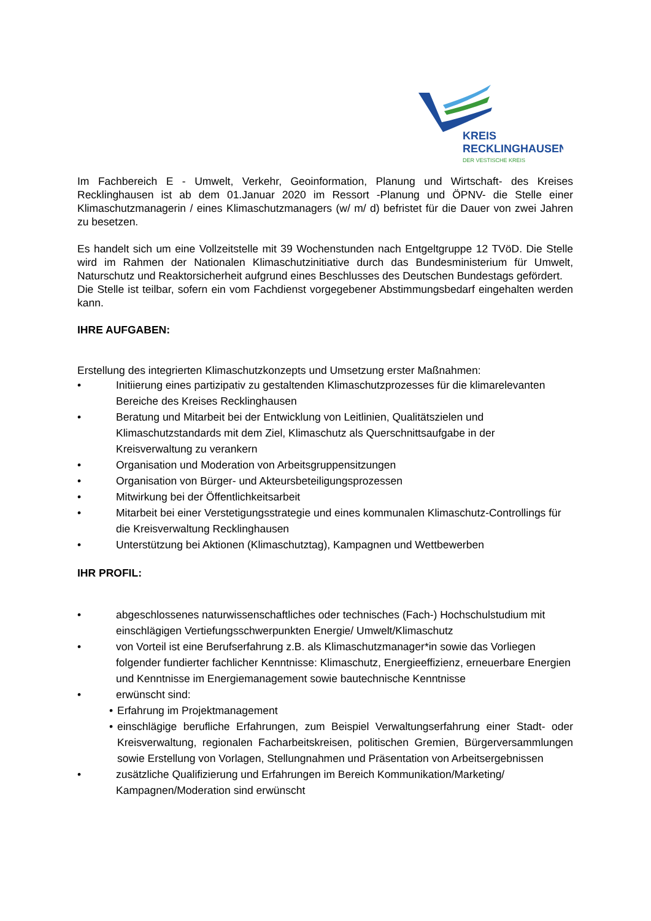KREIS
RECKLINGHAUSEN
DER VESTISCHE KREIS
Im Fachbereich E - Umwelt, Verkehr, Geoinformation, Planung und Wirtschaft- des Kreises Recklinghausen ist ab dem 01.Januar 2020 im Ressort -Planung und ÖPNV- die Stelle einer Klimaschutzmanagerin / eines Klimaschutzmanagers (w/ m/ d) befristet für die Dauer von zwei Jahren zu besetzen.
Es handelt sich um eine Vollzeitstelle mit 39 Wochenstunden nach Entgeltgruppe 12 TVöD. Die Stelle wird im Rahmen der Nationalen Klimaschutzinitiative durch das Bundesministerium für Umwelt, Naturschutz und Reaktorsicherheit aufgrund eines Beschlusses des Deutschen Bundestags gefördert.
Die Stelle ist teilbar, sofern ein vom Fachdienst vorgegebener Abstimmungsbedarf eingehalten werden kann.
IHRE AUFGABEN:
Erstellung des integrierten Klimaschutzkonzepts und Umsetzung erster Maßnahmen:
• Initiierung eines partizipativ zu gestaltenden Klimaschutzprozesses für die klimarelevanten Bereiche des Kreises Recklinghausen
• Beratung und Mitarbeit bei der Entwicklung von Leitlinien, Qualitätszielen und Klimaschutzstandards mit dem Ziel, Klimaschutz als Querschnittsaufgabe in der Kreisverwaltung zu verankern
• Organisation und Moderation von Arbeitsgruppensitzungen
• Organisation von Bürger- und Akteursbeteiligungsprozessen
• Mitwirkung bei der Öffentlichkeitsarbeit
• Mitarbeit bei einer Verstetigungsstrategie und eines kommunalen Klimaschutz-Controllings für die Kreisverwaltung Recklinghausen
• Unterstützung bei Aktionen (Klimaschutztag), Kampagnen und Wettbewerben
IHR PROFIL:
• abgeschlossenes naturwissenschaftliches oder technisches (Fach-) Hochschulstudium mit einschlägigen Vertiefungsschwerpunkten Energie/ Umwelt/Klimaschutz
• von Vorteil ist eine Berufserfahrung z.B. als Klimaschutzmanager*in sowie das Vorliegen folgender fundierter fachlicher Kenntnisse: Klimaschutz, Energieeffizienz, erneuerbare Energien und Kenntnisse im Energiemanagement sowie bautechnische Kenntnisse
• erwünscht sind:
• Erfahrung im Projektmanagement
• einschlägige berufliche Erfahrungen, zum Beispiel Verwaltungserfahrung einer Stadt- oder Kreisverwaltung, regionalen Facharbeitskreisen, politischen Gremien, Bürgerversammlungen sowie Erstellung von Vorlagen, Stellungnahmen und Präsentation von Arbeitsergebnissen
• zusätzliche Qualifizierung und Erfahrungen im Bereich Kommunikation/Marketing/ Kampagnen/Moderation sind erwünscht